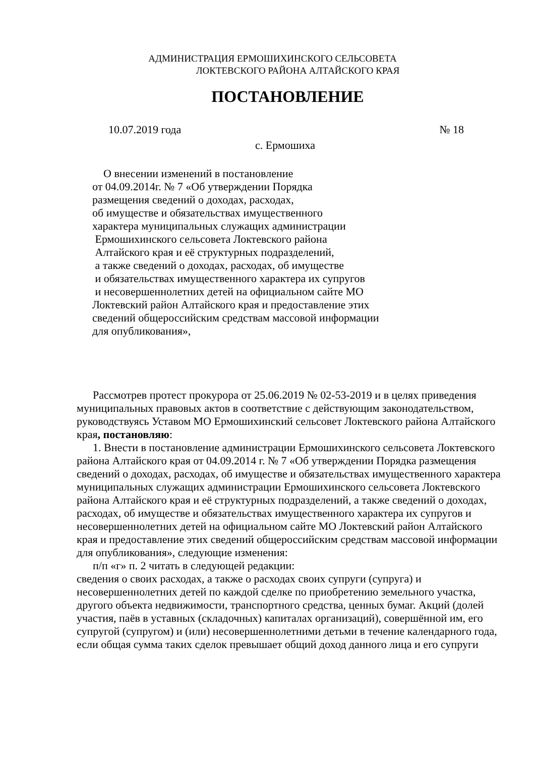АДМИНИСТРАЦИЯ ЕРМОШИХИНСКОГО СЕЛЬСОВЕТА
ЛОКТЕВСКОГО РАЙОНА АЛТАЙСКОГО КРАЯ
ПОСТАНОВЛЕНИЕ
10.07.2019 года № 18
с. Ермошиха
О внесении изменений в постановление
от 04.09.2014г. № 7 «Об утверждении Порядка
размещения сведений о доходах, расходах,
об имуществе и обязательствах имущественного
характера муниципальных служащих администрации
Ермошихинского сельсовета Локтевского района
Алтайского края и её структурных подразделений,
а также сведений о доходах, расходах, об имуществе
и обязательствах имущественного характера их супругов
и несовершеннолетних детей на официальном сайте МО
Локтевский район Алтайского края и предоставление этих
сведений общероссийским средствам массовой информации
для опубликования»,
Рассмотрев протест прокурора от 25.06.2019 № 02-53-2019 и в целях приведения муниципальных правовых актов в соответствие с действующим законодательством, руководствуясь Уставом МО Ермошихинский сельсовет Локтевского района Алтайского края, постановляю:
1. Внести в постановление администрации Ермошихинского сельсовета Локтевского района Алтайского края от 04.09.2014 г. № 7 «Об утверждении Порядка размещения сведений о доходах, расходах, об имуществе и обязательствах имущественного характера муниципальных служащих администрации Ермошихинского сельсовета Локтевского района Алтайского края и её структурных подразделений, а также сведений о доходах, расходах, об имуществе и обязательствах имущественного характера их супругов и несовершеннолетних детей на официальном сайте МО Локтевский район Алтайского края и предоставление этих сведений общероссийским средствам массовой информации для опубликования», следующие изменения:
п/п «г» п. 2 читать в следующей редакции:
сведения о своих расходах, а также о расходах своих супруги (супруга) и несовершеннолетних детей по каждой сделке по приобретению земельного участка, другого объекта недвижимости, транспортного средства, ценных бумаг. Акций (долей участия, паёв в уставных (складочных) капиталах организаций), совершённой им, его супругой (супругом) и (или) несовершеннолетними детьми в течение календарного года, если общая сумма таких сделок превышает общий доход данного лица и его супруги